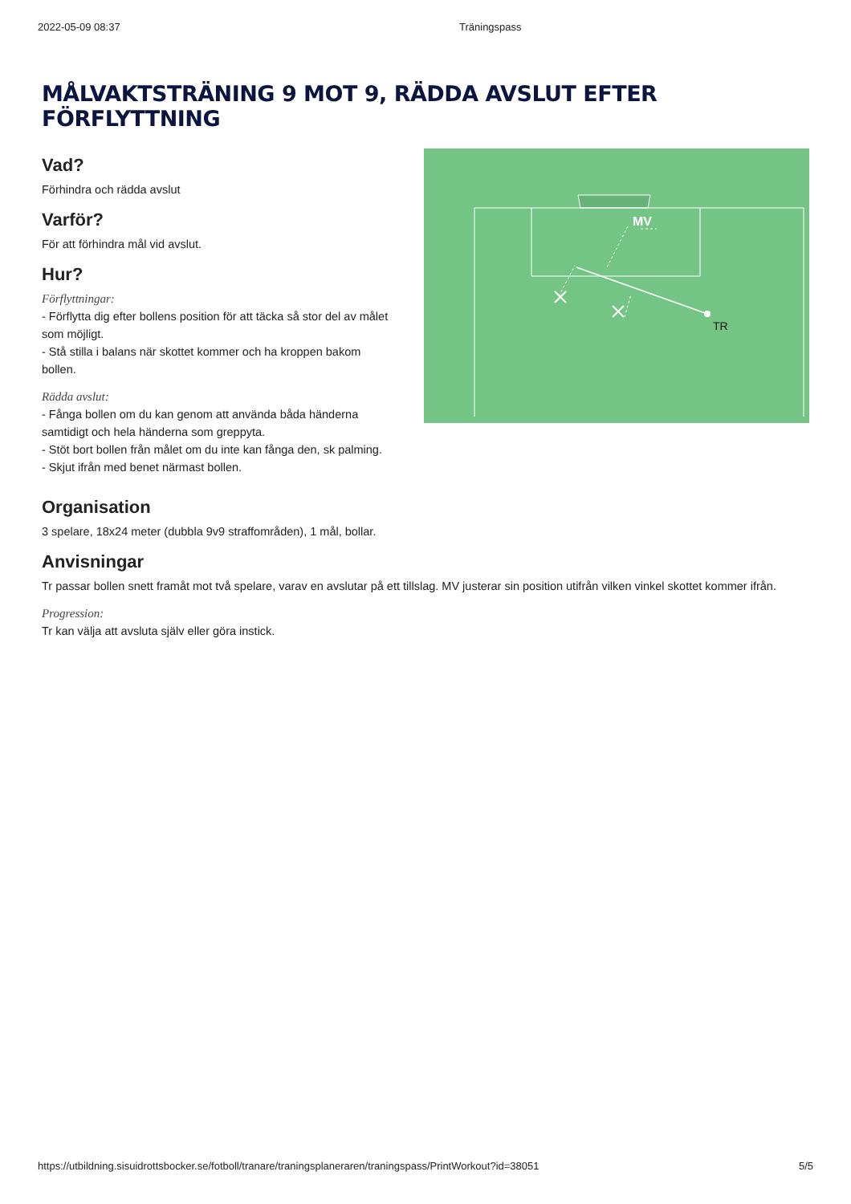2022-05-09 08:37 Träningspass
MÅLVAKTSTRÄNING 9 MOT 9, RÄDDA AVSLUT EFTER FÖRFLYTTNING
Vad?
Förhindra och rädda avslut
Varför?
För att förhindra mål vid avslut.
Hur?
Förflyttningar:
- Förflytta dig efter bollens position för att täcka så stor del av målet som möjligt.
- Stå stilla i balans när skottet kommer och ha kroppen bakom bollen.
Rädda avslut:
- Fånga bollen om du kan genom att använda båda händerna samtidigt och hela händerna som greppyta.
- Stöt bort bollen från målet om du inte kan fånga den, sk palming.
- Skjut ifrån med benet närmast bollen.
MV
TR
Organisation
3 spelare, 18x24 meter (dubbla 9v9 straffområden), 1 mål, bollar.
Anvisningar
Tr passar bollen snett framåt mot två spelare, varav en avslutar på ett tillslag. MV justerar sin position utifrån vilken vinkel skottet kommer ifrån.
Progression:
Tr kan välja att avsluta själv eller göra instick.
https://utbildning.sisuidrottsbocker.se/fotboll/tranare/traningsplaneraren/traningspass/PrintWorkout?id=38051 5/5